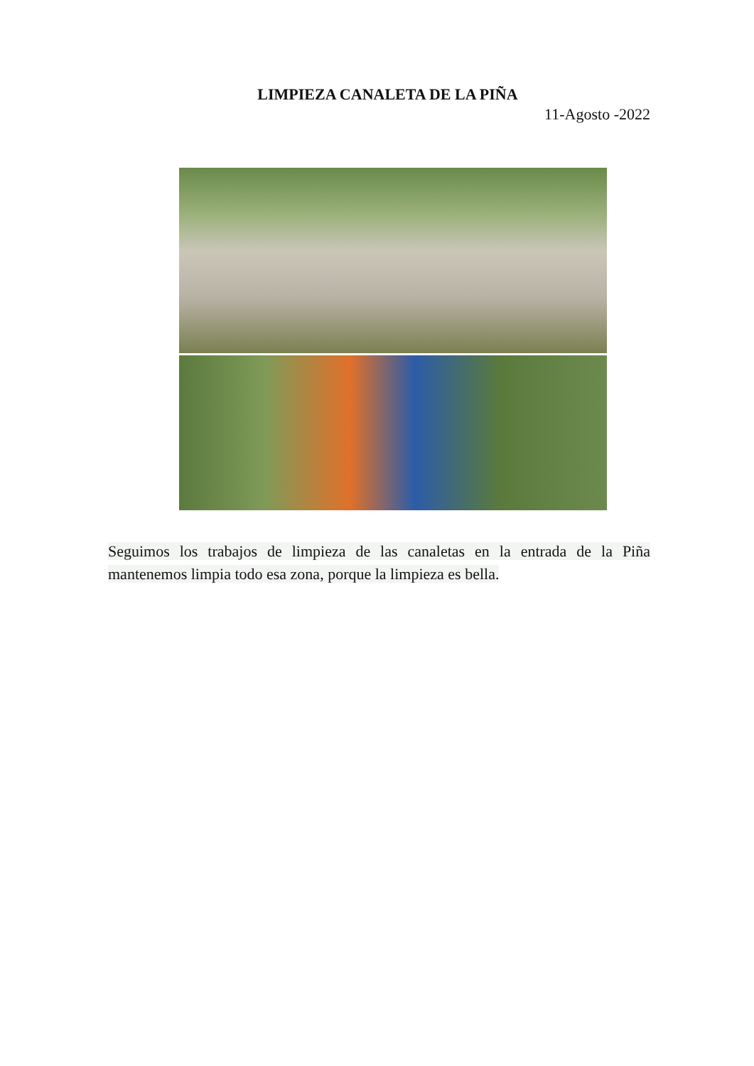LIMPIEZA CANALETA DE LA PIÑA
11-Agosto -2022
Seguimos los trabajos de limpieza de las canaletas en la entrada de la Piña mantenemos limpia todo esa zona, porque la limpieza es bella.